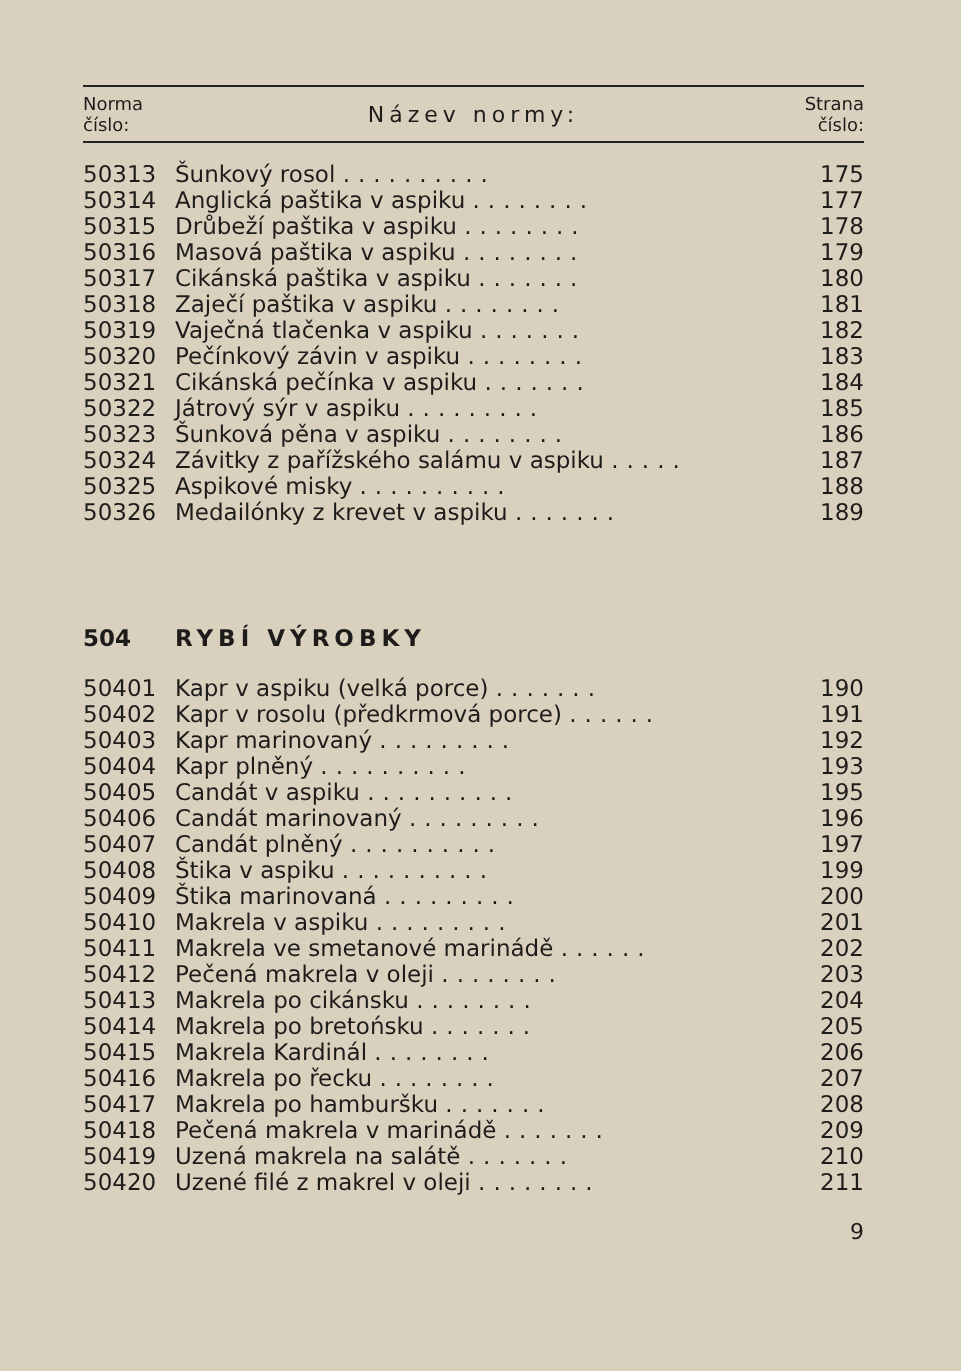| Norma číslo: | Název normy: | Strana číslo: |
| --- | --- | --- |
| 50313 | Šunkový rosol .......... | 175 |
| 50314 | Anglická paštika v aspiku ........ | 177 |
| 50315 | Drůbeží paštika v aspiku ........ | 178 |
| 50316 | Masová paštika v aspiku ........ | 179 |
| 50317 | Cikánská paštika v aspiku ....... | 180 |
| 50318 | Zaječí paštika v aspiku ........ | 181 |
| 50319 | Vaječná tlačenka v aspiku ....... | 182 |
| 50320 | Pečínkový závin v aspiku ........ | 183 |
| 50321 | Cikánská pečínka v aspiku ....... | 184 |
| 50322 | Játrový sýr v aspiku ......... | 185 |
| 50323 | Šunková pěna v aspiku ........ | 186 |
| 50324 | Závitky z pařížského salámu v aspiku ..... | 187 |
| 50325 | Aspikové misky .......... | 188 |
| 50326 | Medailónky z krevet v aspiku ....... | 189 |
504 RYBÍ VÝROBKY
| 50401 | Kapr v aspiku (velká porce) ....... | 190 |
| 50402 | Kapr v rosolu (předkrmová porce) ...... | 191 |
| 50403 | Kapr marinovaný ......... | 192 |
| 50404 | Kapr plněný .......... | 193 |
| 50405 | Candát v aspiku .......... | 195 |
| 50406 | Candát marinovaný ......... | 196 |
| 50407 | Candát plněný .......... | 197 |
| 50408 | Štika v aspiku .......... | 199 |
| 50409 | Štika marinovaná ......... | 200 |
| 50410 | Makrela v aspiku ......... | 201 |
| 50411 | Makrela ve smetanové marinádě ...... | 202 |
| 50412 | Pečená makrela v oleji ........ | 203 |
| 50413 | Makrela po cikánsku ........ | 204 |
| 50414 | Makrela po bretońsku ....... | 205 |
| 50415 | Makrela Kardinál ........ | 206 |
| 50416 | Makrela po řecku ........ | 207 |
| 50417 | Makrela po hamburšku ....... | 208 |
| 50418 | Pečená makrela v marinádě ....... | 209 |
| 50419 | Uzená makrela na salátě ....... | 210 |
| 50420 | Uzené filé z makrel v oleji ........ | 211 |
9